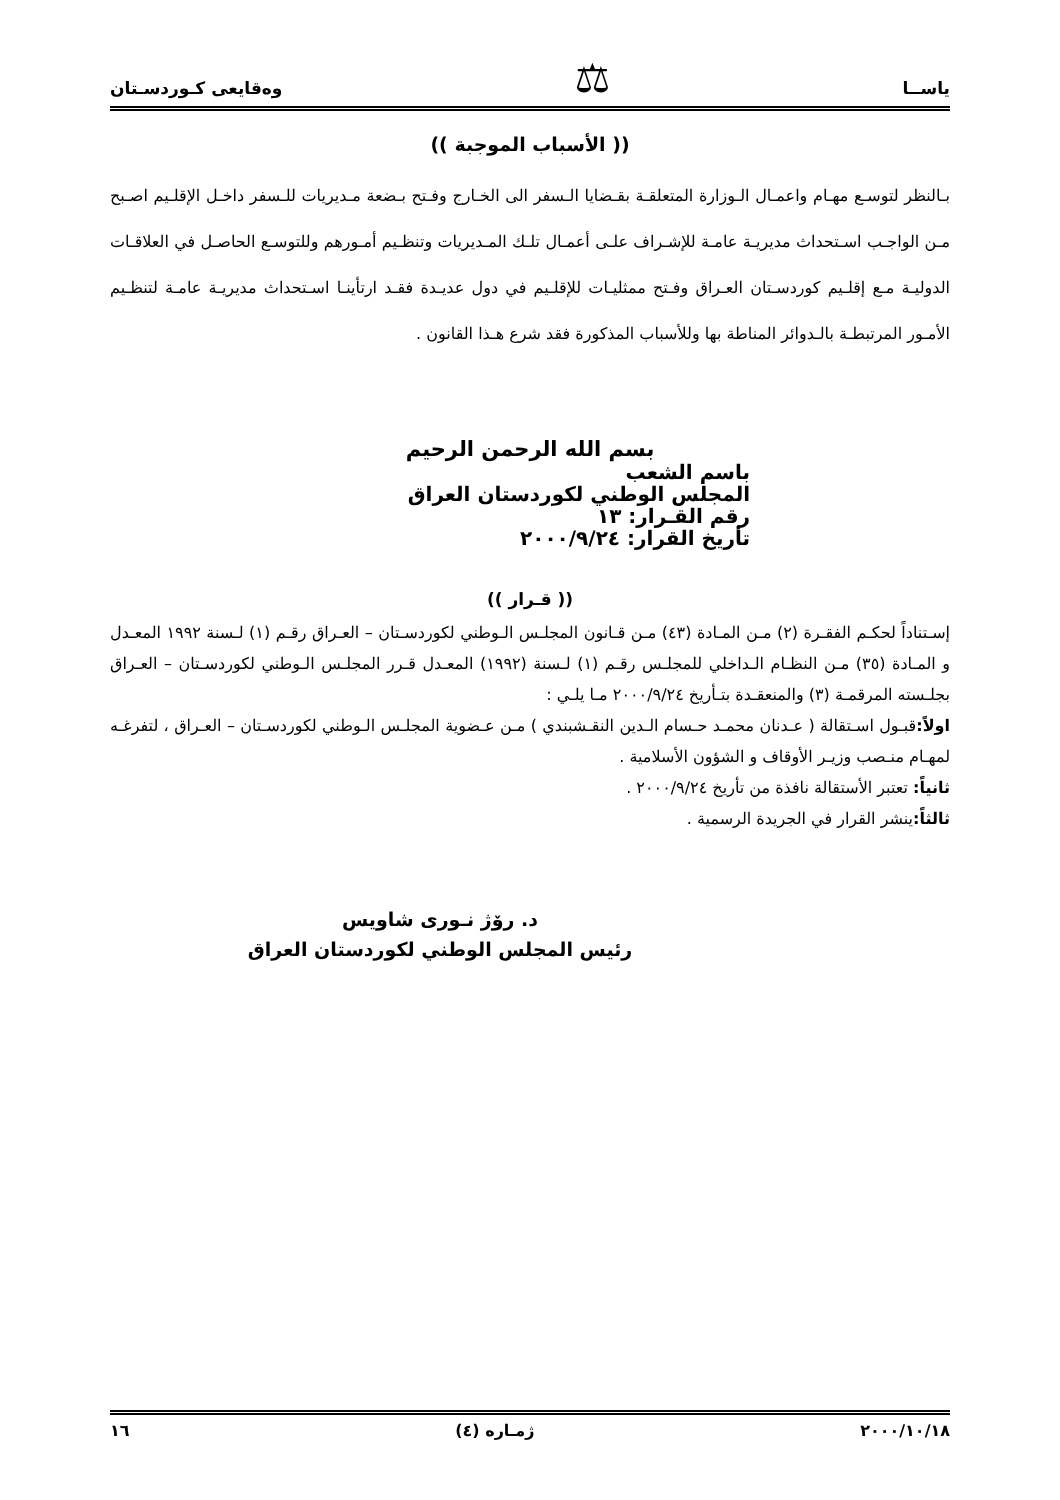ياســا ⚖ وەقايعى كـوردسـتان
(( الأسباب الموجبة ))
بـالنظر لتوسـع مهـام واعمـال الـوزارة المتعلقـة بقـضايا الـسفر الى الخـارج وفـتح بـضعة مـديريات للـسفر داخـل الإقلـيم اصـبح مـن الواجـب اسـتحداث مديريـة عامـة للإشـراف علـى أعمـال تلـك المـديريات وتنظـيم أمـورهم وللتوسـع الحاصـل في العلاقـات الدوليـة مـع إقلـيم كوردسـتان العـراق وفـتح ممثليـات للإقلـيم في دول عديـدة فقـد ارتأينـا اسـتحداث مديريـة عامـة لتنظـيم الأمـور المرتبطـة بالـدوائر المناطة بها وللأسباب المذكورة فقد شرع هـذا القانون .
بسم الله الرحمن الرحيم
باسم الشعب
المجلس الوطني لكوردستان العراق
رقم القـرار: ١٣
تأريخ القرار: ٢٠٠٠/٩/٢٤
(( قـرار ))
إسـتناداً لحكـم الفقـرة (٢) مـن المـادة (٤٣) مـن قـانون المجلـس الـوطني لكوردسـتان – العـراق رقـم (١) لـسنة ١٩٩٢ المعـدل و المـادة (٣٥) مـن النظـام الـداخلي للمجلـس رقـم (١) لـسنة (١٩٩٢) المعـدل قـرر المجلـس الـوطني لكوردسـتان – العـراق بجلـسته المرقمـة (٣) والمنعقـدة بتـأريخ ٢٠٠٠/٩/٢٤ مـا يلـي :
اولاً: قبـول اسـتقالة ( عـدنان محمـد حـسام الـدين النقـشبندي ) مـن عـضوية المجلـس الـوطني لكوردسـتان – العـراق ، لتفرغـه لمهـام منـصب وزيـر الأوقاف و الشؤون الأسلامية .
ثانياً: تعتبر الأستقالة نافذة من تأريخ ٢٠٠٠/٩/٢٤ .
ثالثاً: ينشر القرار في الجريدة الرسمية .
د. رۆژ نـوری شاويس
رئيس المجلس الوطني لكوردستان العراق
٢٠٠٠/١٠/١٨ ژمـاره (٤) ١٦